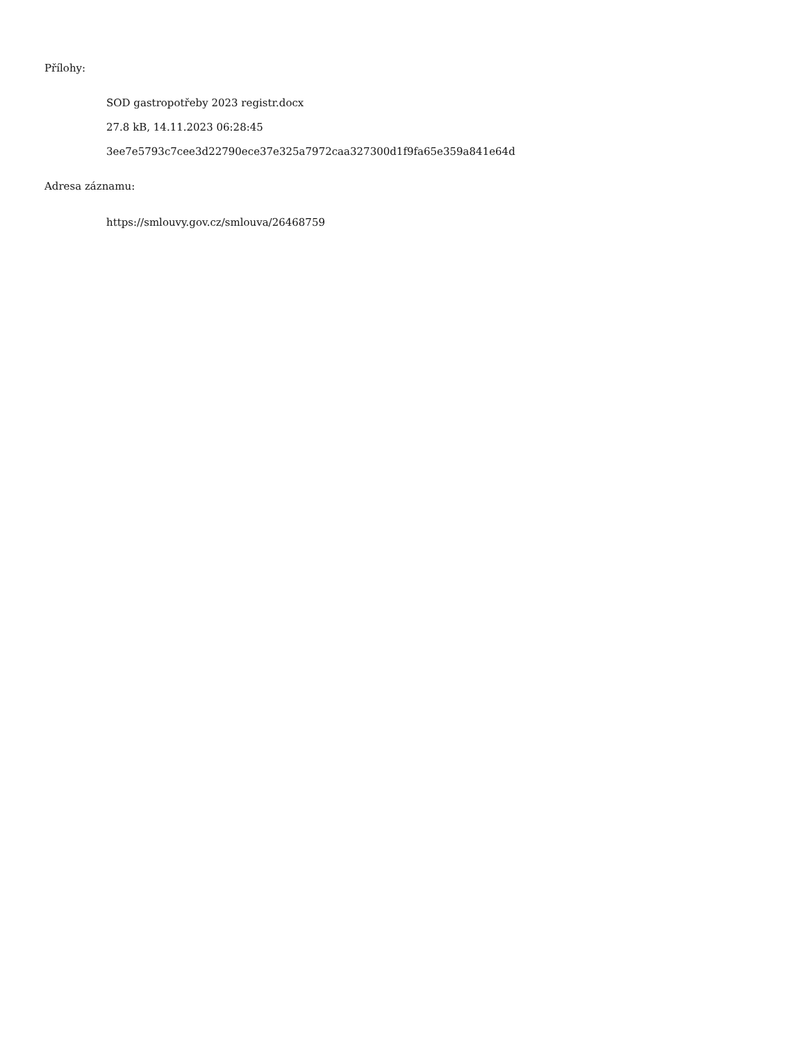Přílohy:
SOD gastropotřeby 2023 registr.docx
27.8 kB, 14.11.2023 06:28:45
3ee7e5793c7cee3d22790ece37e325a7972caa327300d1f9fa65e359a841e64d
Adresa záznamu:
https://smlouvy.gov.cz/smlouva/26468759